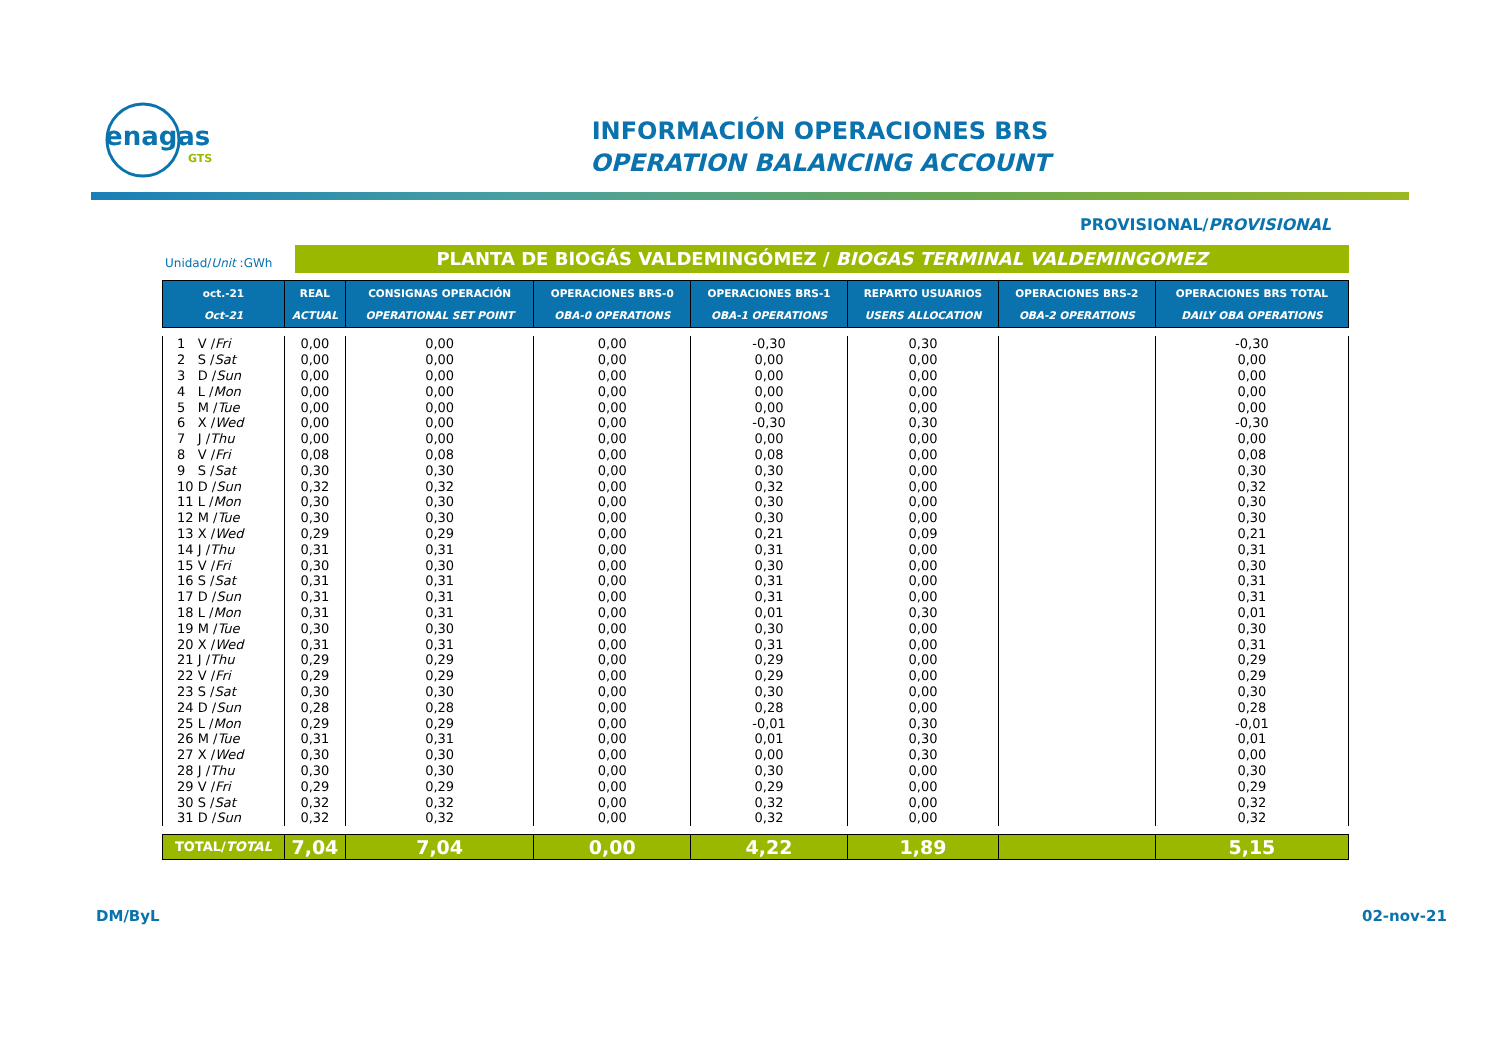enagas
GTS
INFORMACIÓN OPERACIONES BRS
OPERATION BALANCING ACCOUNT
PROVISIONAL/PROVISIONAL
Unidad/Unit :GWh PLANTA DE BIOGÁS VALDEMINGÓMEZ / BIOGAS TERMINAL VALDEMINGOMEZ
| oct.-21 Oct-21 | REAL ACTUAL | CONSIGNAS OPERACIÓN OPERATIONAL SET POINT | OPERACIONES BRS-0 OBA-0 OPERATIONS | OPERACIONES BRS-1 OBA-1 OPERATIONS | REPARTO USUARIOS USERS ALLOCATION | OPERACIONES BRS-2 OBA-2 OPERATIONS | OPERACIONES BRS TOTAL DAILY OBA OPERATIONS |
| --- | --- | --- | --- | --- | --- | --- | --- |
| 1 V / Fri | 0,00 | 0,00 | 0,00 | -0,30 | 0,30 | | -0,30 |
| 2 S / Sat | 0,00 | 0,00 | 0,00 | 0,00 | 0,00 | | 0,00 |
| 3 D / Sun | 0,00 | 0,00 | 0,00 | 0,00 | 0,00 | | 0,00 |
| 4 L / Mon | 0,00 | 0,00 | 0,00 | 0,00 | 0,00 | | 0,00 |
| 5 M / Tue | 0,00 | 0,00 | 0,00 | 0,00 | 0,00 | | 0,00 |
| 6 X / Wed | 0,00 | 0,00 | 0,00 | -0,30 | 0,30 | | -0,30 |
| 7 J / Thu | 0,00 | 0,00 | 0,00 | 0,00 | 0,00 | | 0,00 |
| 8 V / Fri | 0,08 | 0,08 | 0,00 | 0,08 | 0,00 | | 0,08 |
| 9 S / Sat | 0,30 | 0,30 | 0,00 | 0,30 | 0,00 | | 0,30 |
| 10 D / Sun | 0,32 | 0,32 | 0,00 | 0,32 | 0,00 | | 0,32 |
| 11 L / Mon | 0,30 | 0,30 | 0,00 | 0,30 | 0,00 | | 0,30 |
| 12 M / Tue | 0,30 | 0,30 | 0,00 | 0,30 | 0,00 | | 0,30 |
| 13 X / Wed | 0,29 | 0,29 | 0,00 | 0,21 | 0,09 | | 0,21 |
| 14 J / Thu | 0,31 | 0,31 | 0,00 | 0,31 | 0,00 | | 0,31 |
| 15 V / Fri | 0,30 | 0,30 | 0,00 | 0,30 | 0,00 | | 0,30 |
| 16 S / Sat | 0,31 | 0,31 | 0,00 | 0,31 | 0,00 | | 0,31 |
| 17 D / Sun | 0,31 | 0,31 | 0,00 | 0,31 | 0,00 | | 0,31 |
| 18 L / Mon | 0,31 | 0,31 | 0,00 | 0,01 | 0,30 | | 0,01 |
| 19 M / Tue | 0,30 | 0,30 | 0,00 | 0,30 | 0,00 | | 0,30 |
| 20 X / Wed | 0,31 | 0,31 | 0,00 | 0,31 | 0,00 | | 0,31 |
| 21 J / Thu | 0,29 | 0,29 | 0,00 | 0,29 | 0,00 | | 0,29 |
| 22 V / Fri | 0,29 | 0,29 | 0,00 | 0,29 | 0,00 | | 0,29 |
| 23 S / Sat | 0,30 | 0,30 | 0,00 | 0,30 | 0,00 | | 0,30 |
| 24 D / Sun | 0,28 | 0,28 | 0,00 | 0,28 | 0,00 | | 0,28 |
| 25 L / Mon | 0,29 | 0,29 | 0,00 | -0,01 | 0,30 | | -0,01 |
| 26 M / Tue | 0,31 | 0,31 | 0,00 | 0,01 | 0,30 | | 0,01 |
| 27 X / Wed | 0,30 | 0,30 | 0,00 | 0,00 | 0,30 | | 0,00 |
| 28 J / Thu | 0,30 | 0,30 | 0,00 | 0,30 | 0,00 | | 0,30 |
| 29 V / Fri | 0,29 | 0,29 | 0,00 | 0,29 | 0,00 | | 0,29 |
| 30 S / Sat | 0,32 | 0,32 | 0,00 | 0,32 | 0,00 | | 0,32 |
| 31 D / Sun | 0,32 | 0,32 | 0,00 | 0,32 | 0,00 | | 0,32 |
| TOTAL/ TOTAL | 7,04 | 7,04 | 0,00 | 4,22 | 1,89 | | 5,15 |
DM/ByL 02-nov-21